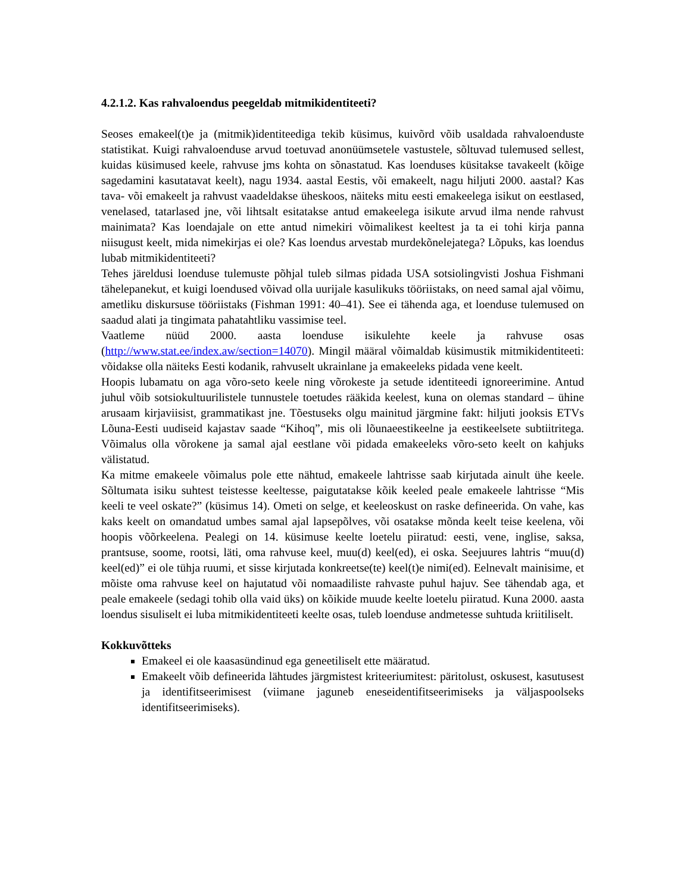4.2.1.2. Kas rahvaloendus peegeldab mitmikidentiteeti?
Seoses emakeel(t)e ja (mitmik)identiteediga tekib küsimus, kuivõrd võib usaldada rahvaloenduste statistikat. Kuigi rahvaloenduse arvud toetuvad anonüümsetele vastustele, sõltuvad tulemused sellest, kuidas küsimused keele, rahvuse jms kohta on sõnastatud. Kas loenduses küsitakse tavakeelt (kõige sagedamini kasutatavat keelt), nagu 1934. aastal Eestis, või emakeelt, nagu hiljuti 2000. aastal? Kas tava- või emakeelt ja rahvust vaadeldakse üheskoos, näiteks mitu eesti emakeelega isikut on eestlased, venelased, tatarlased jne, või lihtsalt esitatakse antud emakeelega isikute arvud ilma nende rahvust mainimata? Kas loendajale on ette antud nimekiri võimalikest keeltest ja ta ei tohi kirja panna niisugust keelt, mida nimekirjas ei ole? Kas loendus arvestab murdekõnelejatega? Lõpuks, kas loendus lubab mitmikidentiteeti?
Tehes järeldusi loenduse tulemuste põhjal tuleb silmas pidada USA sotsiolingvisti Joshua Fishmani tähelepanekut, et kuigi loendused võivad olla uurijale kasulikuks tööriistaks, on need samal ajal võimu, ametliku diskursuse tööriistaks (Fishman 1991: 40–41). See ei tähenda aga, et loenduse tulemused on saadud alati ja tingimata pahatahtliku vassimise teel.
Vaatleme nüüd 2000. aasta loenduse isikulehte keele ja rahvuse osas (http://www.stat.ee/index.aw/section=14070). Mingil määral võimaldab küsimustik mitmikidentiteeti: võidakse olla näiteks Eesti kodanik, rahvuselt ukrainlane ja emakeeleks pidada vene keelt.
Hoopis lubamatu on aga võro-seto keele ning võrokeste ja setude identiteedi ignoreerimine. Antud juhul võib sotsiokultuurilistele tunnustele toetudes rääkida keelest, kuna on olemas standard – ühine arusaam kirjaviisist, grammatikast jne. Tõestuseks olgu mainitud järgmine fakt: hiljuti jooksis ETVs Lõuna-Eesti uudiseid kajastav saade “Kihoq”, mis oli lõunaeestikeelne ja eestikeelsete subtiitritega. Võimalus olla võrokene ja samal ajal eestlane või pidada emakeeleks võro-seto keelt on kahjuks välistatud.
Ka mitme emakeele võimalus pole ette nähtud, emakeele lahtrisse saab kirjutada ainult ühe keele. Sõltumata isiku suhtest teistesse keeltesse, paigutatakse kõik keeled peale emakeele lahtrisse “Mis keeli te veel oskate?” (küsimus 14). Ometi on selge, et keeleoskust on raske defineerida. On vahe, kas kaks keelt on omandatud umbes samal ajal lapsepõlves, või osatakse mõnda keelt teise keelena, või hoopis võõrkeelena. Pealegi on 14. küsimuse keelte loetelu piiratud: eesti, vene, inglise, saksa, prantsuse, soome, rootsi, läti, oma rahvuse keel, muu(d) keel(ed), ei oska. Seejuures lahtris “muu(d) keel(ed)” ei ole tühja ruumi, et sisse kirjutada konkreetse(te) keel(t)e nimi(ed). Eelnevalt mainisime, et mõiste oma rahvuse keel on hajutatud või nomaadiliste rahvaste puhul hajuv. See tähendab aga, et peale emakeele (sedagi tohib olla vaid üks) on kõikide muude keelte loetelu piiratud. Kuna 2000. aasta loendus sisuliselt ei luba mitmikidentiteeti keelte osas, tuleb loenduse andmetesse suhtuda kriitiliselt.
Kokkuvõtteks
Emakeel ei ole kaasasündinud ega geneetiliselt ette määratud.
Emakeelt võib defineerida lähtudes järgmistest kriteeriumitest: päritolust, oskusest, kasutusest ja identifitseerimisest (viimane jaguneb eneseidentifitseerimiseks ja väljaspoolseks identifitseerimiseks).